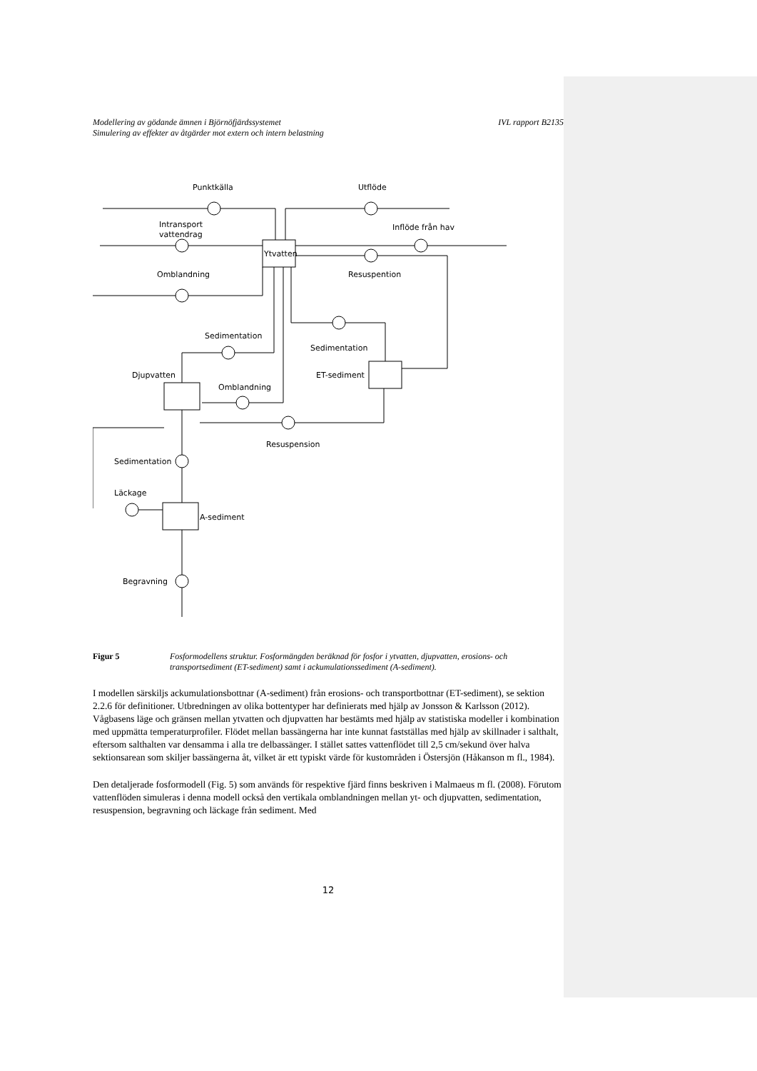Modellering av gödande ämnen i Björnöfjärdssystemet
Simulering av effekter av åtgärder mot extern och intern belastning
IVL rapport B2135
Punktkälla
Utflöde
Intransport
vattendrag
Inflöde från hav
Ytvatten
Omblandning
Resuspention
Sedimentation
Sedimentation
Djupvatten
ET-sediment
Omblandning
Sedimentation
Resuspension
Läckage
A-sediment
Begravning
Figur 5 Fosformodellens struktur. Fosformängden beräknad för fosfor i ytvatten, djupvatten, erosions- och transportsediment (ET-sediment) samt i ackumulationssediment (A-sediment).
I modellen särskiljs ackumulationsbottnar (A-sediment) från erosions- och transportbottnar (ET-sediment), se sektion 2.2.6 för definitioner. Utbredningen av olika bottentyper har definierats med hjälp av Jonsson & Karlsson (2012). Vågbasens läge och gränsen mellan ytvatten och djupvatten har bestämts med hjälp av statistiska modeller i kombination med uppmätta temperaturprofiler. Flödet mellan bassängerna har inte kunnat fastställas med hjälp av skillnader i salthalt, eftersom salthalten var densamma i alla tre delbassänger. I stället sattes vattenflödet till 2,5 cm/sekund över halva sektionsarean som skiljer bassängerna åt, vilket är ett typiskt värde för kustområden i Östersjön (Håkanson m fl., 1984).
Den detaljerade fosformodell (Fig. 5) som används för respektive fjärd finns beskriven i Malmaeus m fl. (2008). Förutom vattenflöden simuleras i denna modell också den vertikala omblandningen mellan yt- och djupvatten, sedimentation, resuspension, begravning och läckage från sediment. Med
12